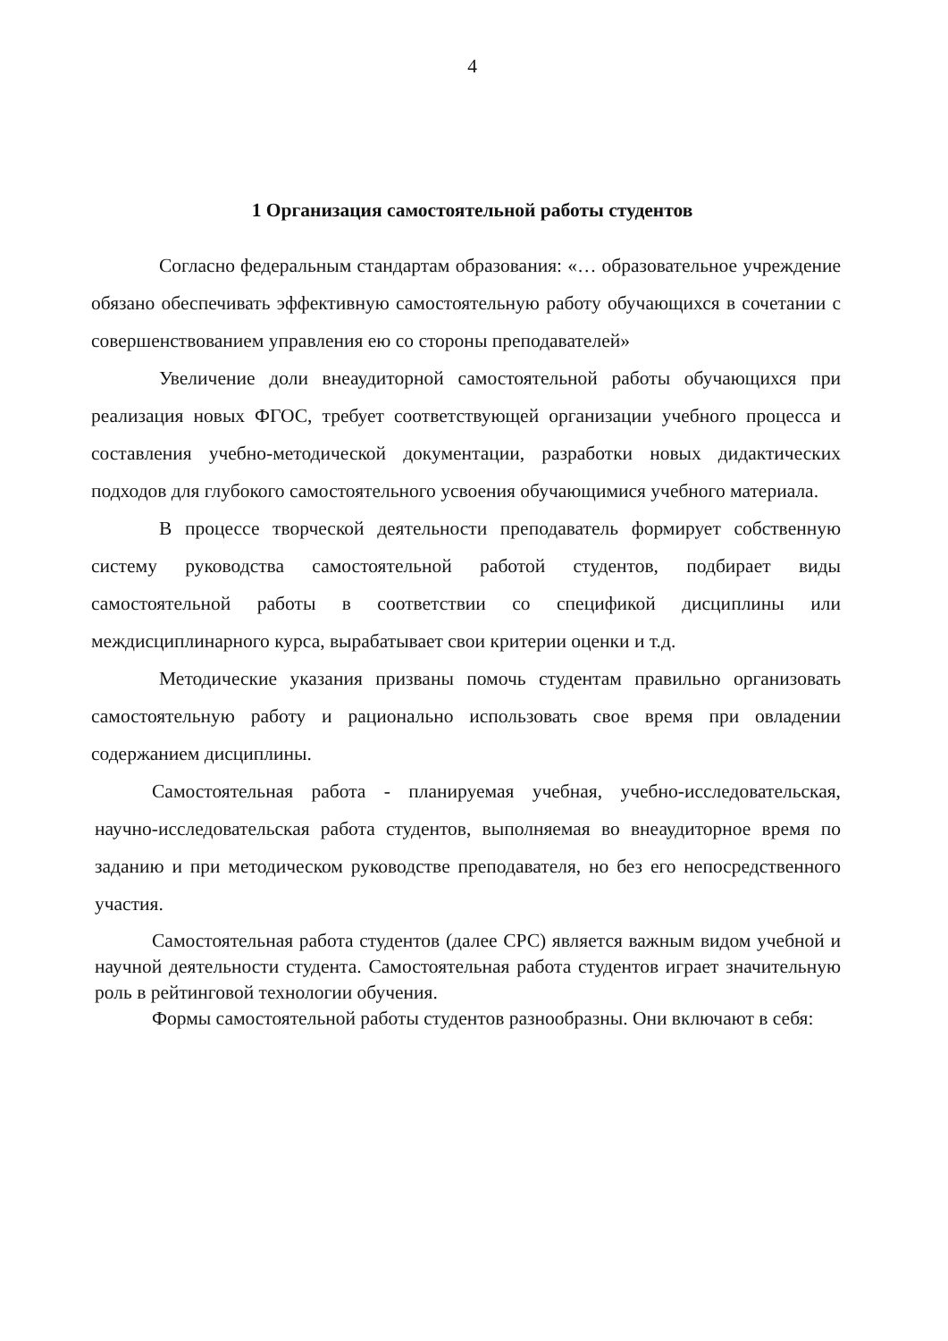4
1 Организация самостоятельной работы студентов
Согласно федеральным стандартам образования: «… образовательное учреждение обязано обеспечивать эффективную самостоятельную работу обучающихся в сочетании с совершенствованием управления ею со стороны преподавателей»
Увеличение доли внеаудиторной самостоятельной работы обучающихся при реализация новых ФГОС, требует соответствующей организации учебного процесса и составления учебно-методической документации, разработки новых дидактических подходов для глубокого самостоятельного усвоения обучающимися учебного материала.
В процессе творческой деятельности преподаватель формирует собственную систему руководства самостоятельной работой студентов, подбирает виды самостоятельной работы в соответствии со спецификой дисциплины или междисциплинарного курса, вырабатывает свои критерии оценки и т.д.
Методические указания призваны помочь студентам правильно организовать самостоятельную работу и рационально использовать свое время при овладении содержанием дисциплины.
Самостоятельная работа - планируемая учебная, учебно-исследовательская, научно-исследовательская работа студентов, выполняемая во внеаудиторное время по заданию и при методическом руководстве преподавателя, но без его непосредственного участия.
Самостоятельная работа студентов (далее СРС) является важным видом учебной и научной деятельности студента. Самостоятельная работа студентов играет значительную роль в рейтинговой технологии обучения.
Формы самостоятельной работы студентов разнообразны. Они включают в себя: